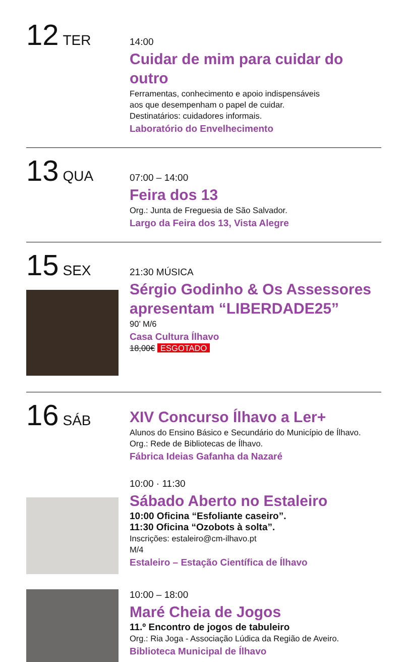12 TER
14:00
Cuidar de mim para cuidar do outro
Ferramentas, conhecimento e apoio indispensáveis
aos que desempenham o papel de cuidar.
Destinatários: cuidadores informais.
Laboratório do Envelhecimento
13 QUA
07:00 – 14:00
Feira dos 13
Org.: Junta de Freguesia de São Salvador.
Largo da Feira dos 13, Vista Alegre
15 SEX
21:30 MÚSICA
Sérgio Godinho & Os Assessores apresentam “LIBERDADE25”
90’ M/6
Casa Cultura Ílhavo
18,00€ ESGOTADO
16 SÁB
XIV Concurso Ílhavo a Ler+
Alunos do Ensino Básico e Secundário do Município de Ílhavo.
Org.: Rede de Bibliotecas de Ílhavo.
Fábrica Ideias Gafanha da Nazaré
10:00 · 11:30
Sábado Aberto no Estaleiro
10:00 Oficina “Esfoliante caseiro”.
11:30 Oficina “Ozobots à solta”.
Inscrições: estaleiro@cm-ilhavo.pt
M/4
Estaleiro – Estação Científica de Ílhavo
10:00 – 18:00
Maré Cheia de Jogos
11.º Encontro de jogos de tabuleiro
Org.: Ria Joga - Associação Lúdica da Região de Aveiro.
Biblioteca Municipal de Ílhavo